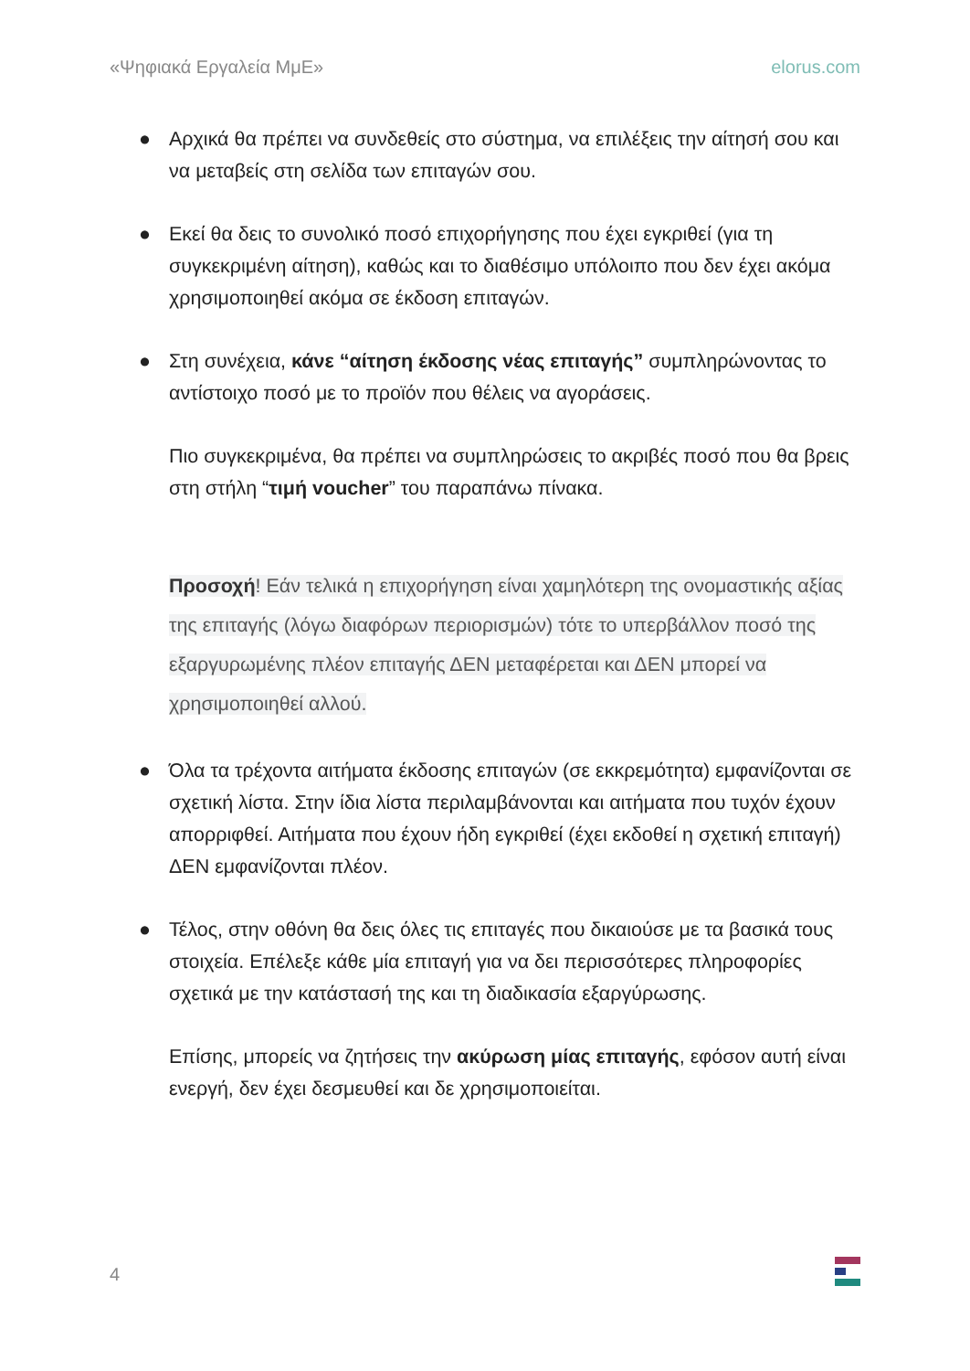«Ψηφιακά Εργαλεία ΜμΕ» elorus.com
● Αρχικά θα πρέπει να συνδεθείς στο σύστημα, να επιλέξεις την αίτησή σου και να μεταβείς στη σελίδα των επιταγών σου.
● Εκεί θα δεις το συνολικό ποσό επιχορήγησης που έχει εγκριθεί (για τη συγκεκριμένη αίτηση), καθώς και το διαθέσιμο υπόλοιπο που δεν έχει ακόμα χρησιμοποιηθεί ακόμα σε έκδοση επιταγών.
● Στη συνέχεια, κάνε “αίτηση έκδοσης νέας επιταγής” συμπληρώνοντας το αντίστοιχο ποσό με το προϊόν που θέλεις να αγοράσεις.
Πιο συγκεκριμένα, θα πρέπει να συμπληρώσεις το ακριβές ποσό που θα βρεις στη στήλη “τιμή voucher” του παραπάνω πίνακα.
Προσοχή! Εάν τελικά η επιχορήγηση είναι χαμηλότερη της ονομαστικής αξίας της επιταγής (λόγω διαφόρων περιορισμών) τότε το υπερβάλλον ποσό της εξαργυρωμένης πλέον επιταγής ΔΕΝ μεταφέρεται και ΔΕΝ μπορεί να χρησιμοποιηθεί αλλού.
● Όλα τα τρέχοντα αιτήματα έκδοσης επιταγών (σε εκκρεμότητα) εμφανίζονται σε σχετική λίστα. Στην ίδια λίστα περιλαμβάνονται και αιτήματα που τυχόν έχουν απορριφθεί. Αιτήματα που έχουν ήδη εγκριθεί (έχει εκδοθεί η σχετική επιταγή) ΔΕΝ εμφανίζονται πλέον.
● Τέλος, στην οθόνη θα δεις όλες τις επιταγές που δικαιούσε με τα βασικά τους στοιχεία. Επέλεξε κάθε μία επιταγή για να δει περισσότερες πληροφορίες σχετικά με την κατάστασή της και τη διαδικασία εξαργύρωσης.
Επίσης, μπορείς να ζητήσεις την ακύρωση μίας επιταγής, εφόσον αυτή είναι ενεργή, δεν έχει δεσμευθεί και δε χρησιμοποιείται.
4